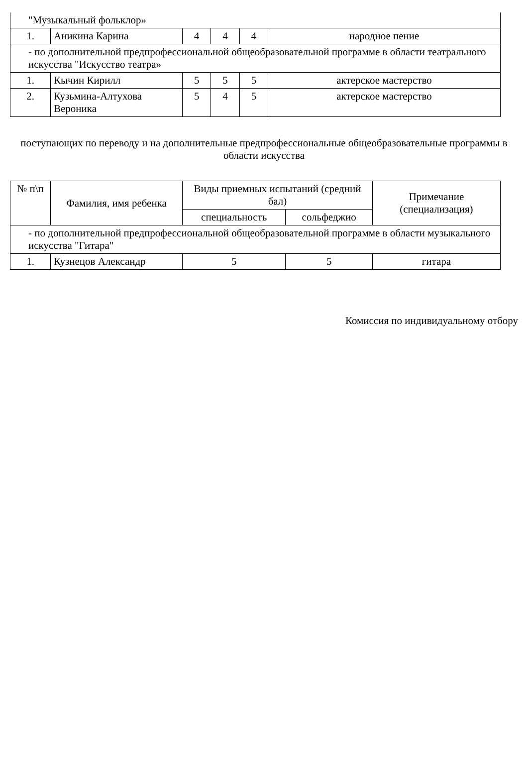| "Музыкальный фольклор» | | | | | |
| 1. | Аникина Карина | 4 | 4 | 4 | народное пение |
| - по дополнительной предпрофессиональной общеобразовательной программе в области театрального искусства "Искусство театра» | | | | | |
| 1. | Кычин Кирилл | 5 | 5 | 5 | актерское мастерство |
| 2. | Кузьмина-Алтухова Вероника | 5 | 4 | 5 | актерское мастерство |
поступающих по переводу и на дополнительные предпрофессиональные общеобразовательные программы в области искусства
| № п\п | Фамилия, имя ребенка | Виды приемных испытаний (средний бал) | | Примечание (специализация) |
| --- | --- | --- | --- | --- |
| | | специальность | сольфеджио | |
| - по дополнительной предпрофессиональной общеобразовательной программе в области музыкального искусства "Гитара" | | | | |
| 1. | Кузнецов Александр | 5 | 5 | гитара |
Комиссия по индивидуальному отбору